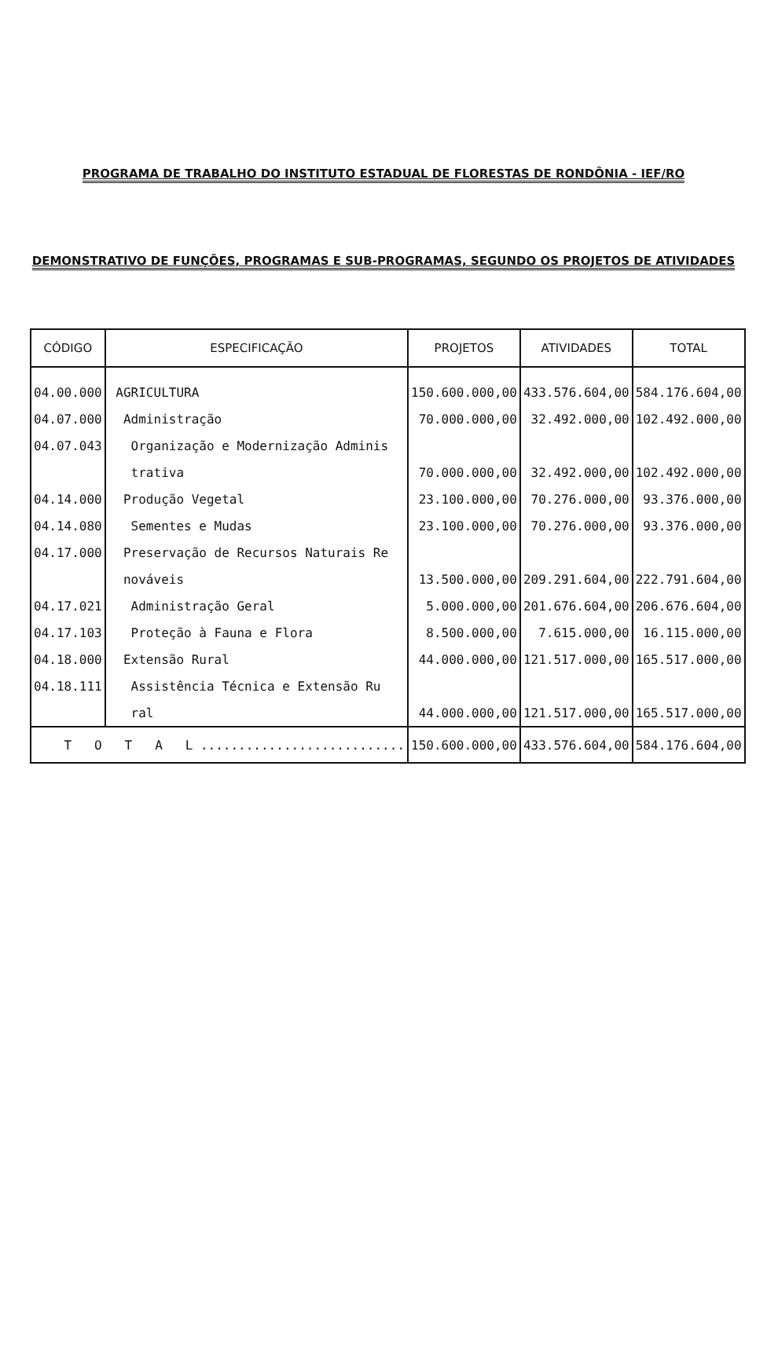PROGRAMA DE TRABALHO DO INSTITUTO ESTADUAL DE FLORESTAS DE RONDÔNIA - IEF/RO
DEMONSTRATIVO DE FUNÇÕES, PROGRAMAS E SUB-PROGRAMAS, SEGUNDO OS PROJETOS DE ATIVIDADES
| CÓDIGO | ESPECIFICAÇÃO | PROJETOS | ATIVIDADES | TOTAL |
| --- | --- | --- | --- | --- |
| 04.00.000 | AGRICULTURA | 150.600.000,00 | 433.576.604,00 | 584.176.604,00 |
| 04.07.000 | Administração | 70.000.000,00 | 32.492.000,00 | 102.492.000,00 |
| 04.07.043 | Organização e Modernização Adminis | | | |
| | trativa | 70.000.000,00 | 32.492.000,00 | 102.492.000,00 |
| 04.14.000 | Produção Vegetal | 23.100.000,00 | 70.276.000,00 | 93.376.000,00 |
| 04.14.080 | Sementes e Mudas | 23.100.000,00 | 70.276.000,00 | 93.376.000,00 |
| 04.17.000 | Preservação de Recursos Naturais Re | | | |
| | nováveis | 13.500.000,00 | 209.291.604,00 | 222.791.604,00 |
| 04.17.021 | Administração Geral | 5.000.000,00 | 201.676.604,00 | 206.676.604,00 |
| 04.17.103 | Proteção à Fauna e Flora | 8.500.000,00 | 7.615.000,00 | 16.115.000,00 |
| 04.18.000 | Extensão Rural | 44.000.000,00 | 121.517.000,00 | 165.517.000,00 |
| 04.18.111 | Assistência Técnica e Extensão Ru | | | |
| | ral | 44.000.000,00 | 121.517.000,00 | 165.517.000,00 |
| T O T A L ........................... | | 150.600.000,00 | 433.576.604,00 | 584.176.604,00 |